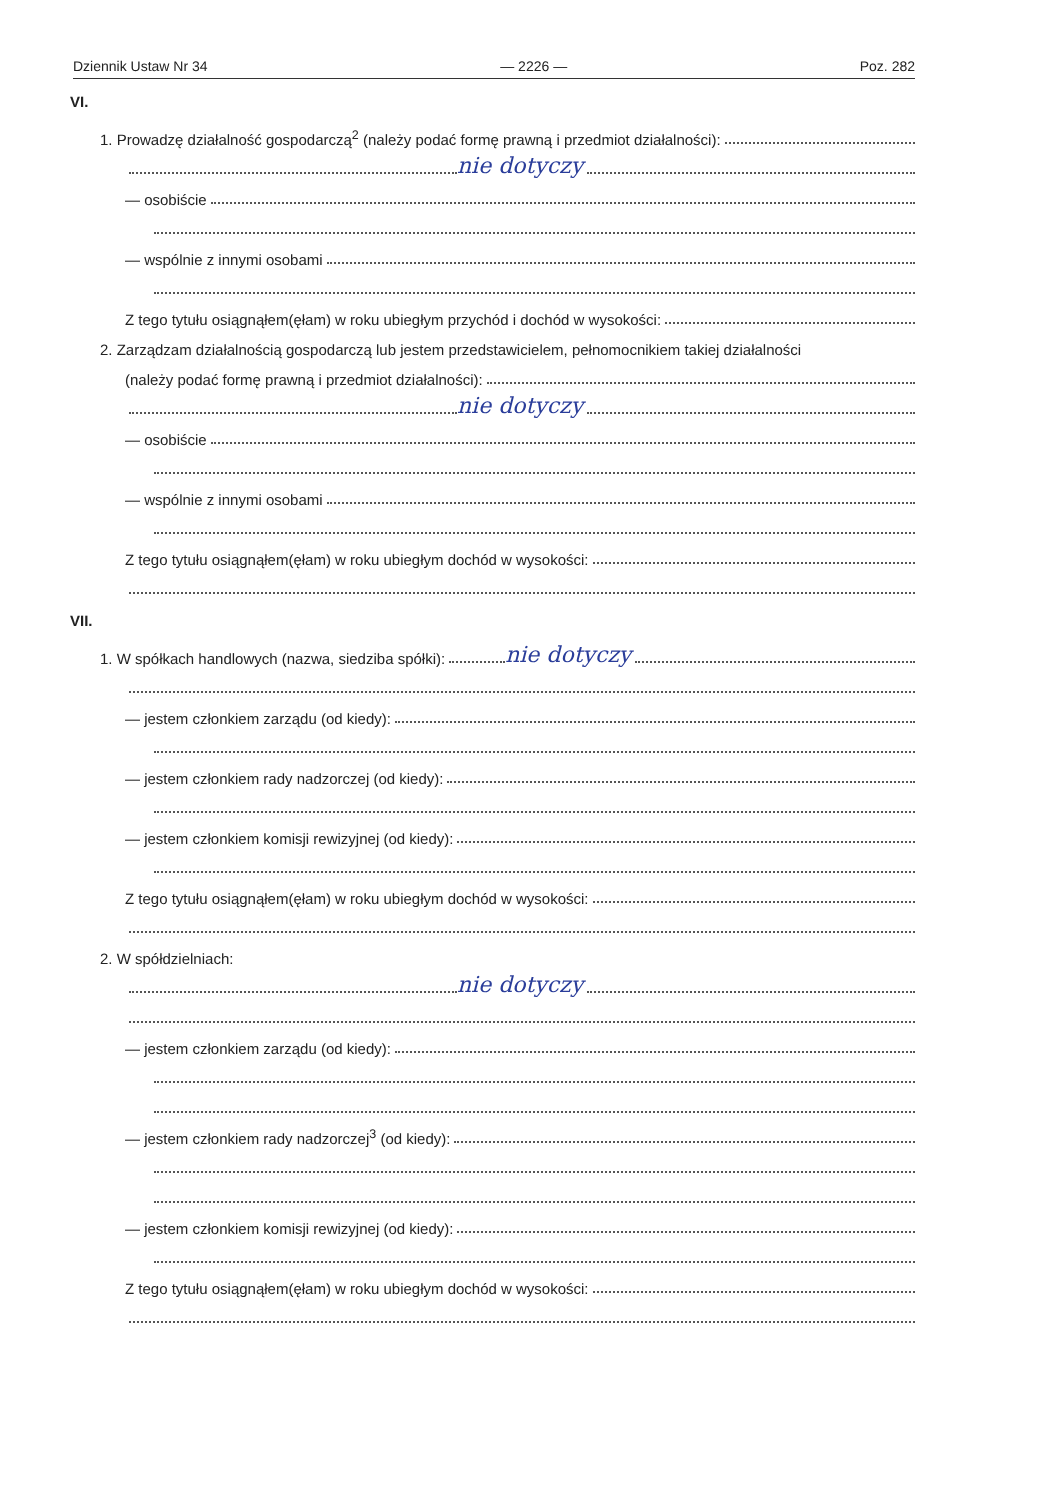Dziennik Ustaw Nr 34 — 2226 — Poz. 282
VI.
1. Prowadzę działalność gospodarczą<sup>2</sup> (należy podać formę prawną i przedmiot działalności):
nie dotyczy
— osobiście
— wspólnie z innymi osobami
Z tego tytułu osiągnąłem(ęłam) w roku ubiegłym przychód i dochód w wysokości:
2. Zarządzam działalnością gospodarczą lub jestem przedstawicielem, pełnomocnikiem takiej działalności
(należy podać formę prawną i przedmiot działalności):
nie dotyczy
— osobiście
— wspólnie z innymi osobami
Z tego tytułu osiągnąłem(ęłam) w roku ubiegłym dochód w wysokości:
VII.
1. W spółkach handlowych (nazwa, siedziba spółki): nie dotyczy
— jestem członkiem zarządu (od kiedy):
— jestem członkiem rady nadzorczej (od kiedy):
— jestem członkiem komisji rewizyjnej (od kiedy):
Z tego tytułu osiągnąłem(ęłam) w roku ubiegłym dochód w wysokości:
2. W spółdzielniach:
nie dotyczy
— jestem członkiem zarządu (od kiedy):
— jestem członkiem rady nadzorczej<sup>3</sup> (od kiedy):
— jestem członkiem komisji rewizyjnej (od kiedy):
Z tego tytułu osiągnąłem(ęłam) w roku ubiegłym dochód w wysokości: